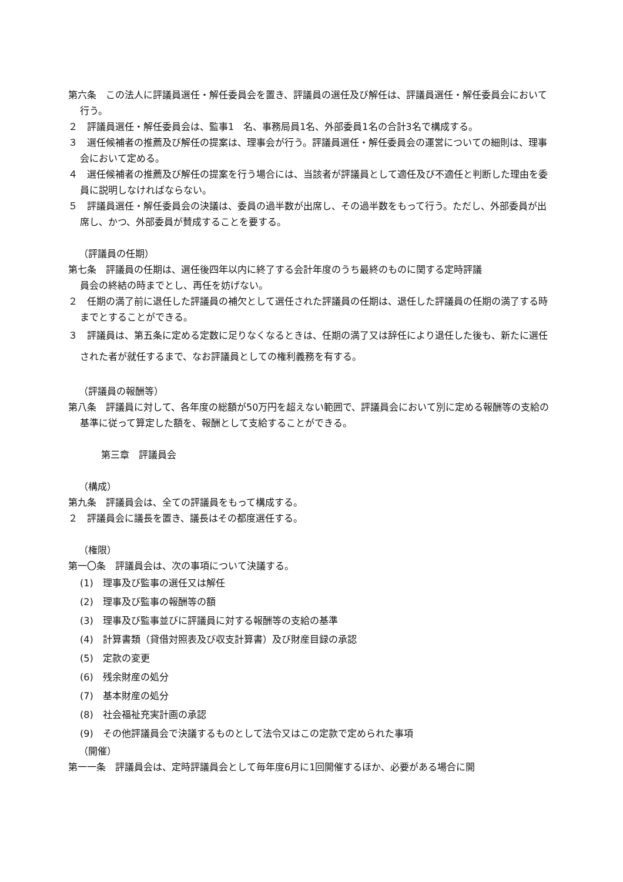第六条　この法人に評議員選任・解任委員会を置き、評議員の選任及び解任は、評議員選任・解任委員会において行う。
２　評議員選任・解任委員会は、監事1　名、事務局員1名、外部委員1名の合計3名で構成する。
３　選任候補者の推薦及び解任の提案は、理事会が行う。評議員選任・解任委員会の運営についての細則は、理事会において定める。
４　選任候補者の推薦及び解任の提案を行う場合には、当該者が評議員として適任及び不適任と判断した理由を委員に説明しなければならない。
５　評議員選任・解任委員会の決議は、委員の過半数が出席し、その過半数をもって行う。ただし、外部委員が出席し、かつ、外部委員が賛成することを要する。
（評議員の任期）
第七条　評議員の任期は、選任後四年以内に終了する会計年度のうち最終のものに関する定時評議
員会の終結の時までとし、再任を妨げない。
２　任期の満了前に退任した評議員の補欠として選任された評議員の任期は、退任した評議員の任期の満了する時までとすることができる。
３　評議員は、第五条に定める定数に足りなくなるときは、任期の満了又は辞任により退任した後も、新たに選任された者が就任するまで、なお評議員としての権利義務を有する。
（評議員の報酬等）
第八条　評議員に対して、各年度の総額が50万円を超えない範囲で、評議員会において別に定める報酬等の支給の基準に従って算定した額を、報酬として支給することができる。
第三章　評議員会
（構成）
第九条　評議員会は、全ての評議員をもって構成する。
２　評議員会に議長を置き、議長はその都度選任する。
（権限）
第一〇条　評議員会は、次の事項について決議する。
(1)　理事及び監事の選任又は解任
(2)　理事及び監事の報酬等の額
(3)　理事及び監事並びに評議員に対する報酬等の支給の基準
(4)　計算書類（貸借対照表及び収支計算書）及び財産目録の承認
(5)　定款の変更
(6)　残余財産の処分
(7)　基本財産の処分
(8)　社会福祉充実計画の承認
(9)　その他評議員会で決議するものとして法令又はこの定款で定められた事項
（開催）
第一一条　評議員会は、定時評議員会として毎年度6月に1回開催するほか、必要がある場合に開